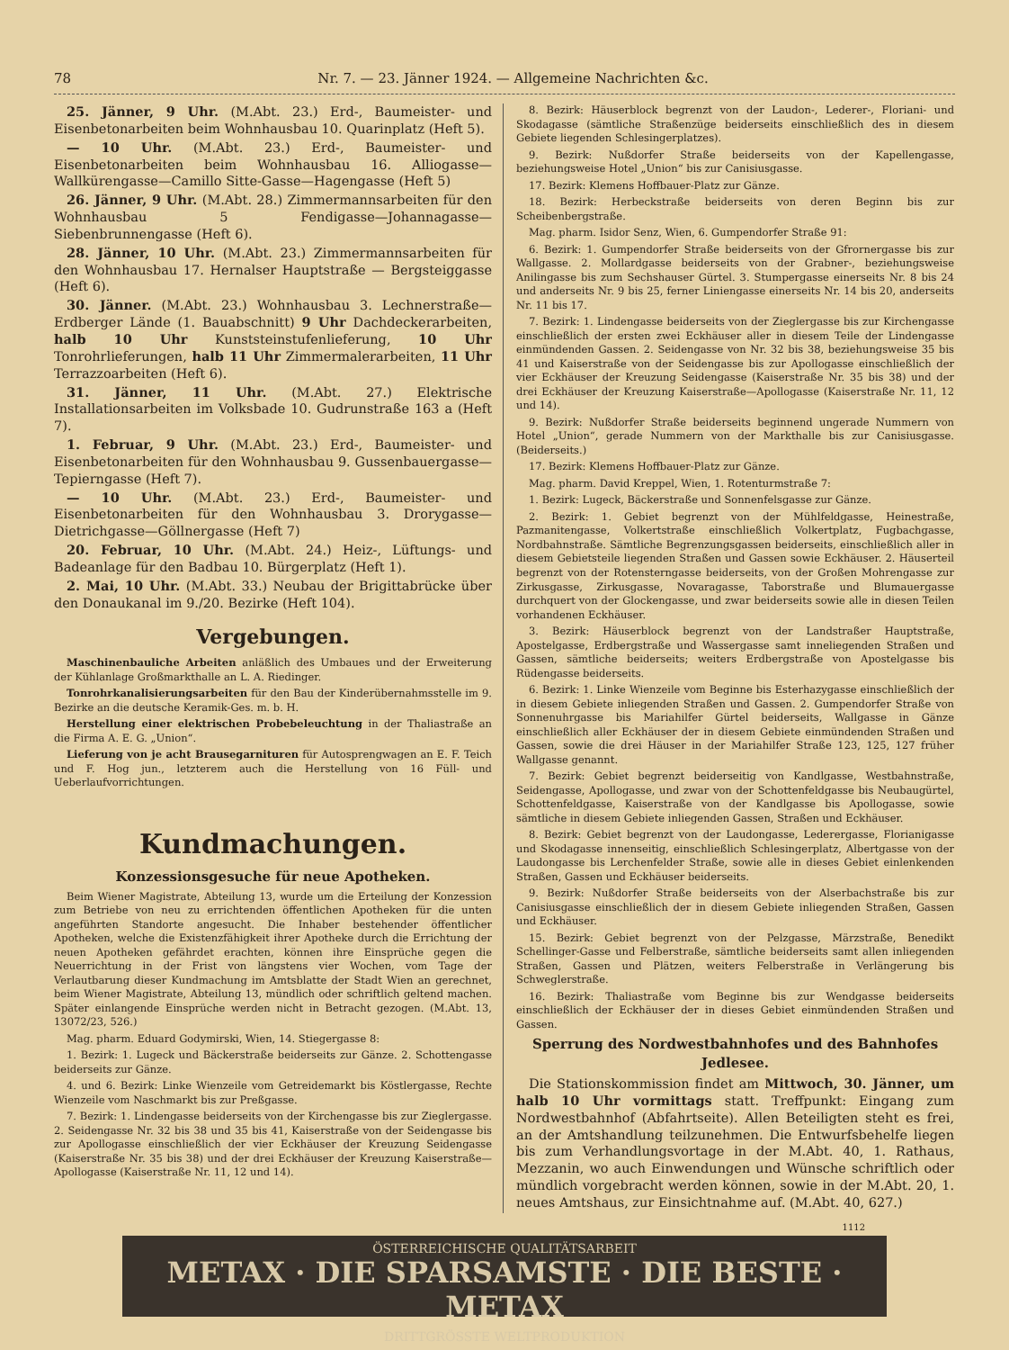78 Nr. 7. — 23. Jänner 1924. — Allgemeine Nachrichten &c.
25. Jänner, 9 Uhr. (M.Abt. 23.) Erd-, Baumeister- und Eisenbetonarbeiten beim Wohnhausbau 10. Quarinplatz (Heft 5).
— 10 Uhr. (M.Abt. 23.) Erd-, Baumeister- und Eisenbetonarbeiten beim Wohnhausbau 16. Alliogasse—Wallkürengasse—Camillo Sitte-Gasse—Hagengasse (Heft 5)
26. Jänner, 9 Uhr. (M.Abt. 28.) Zimmermannsarbeiten für den Wohnhausbau 5 Fendigasse—Johannagasse—Siebenbrunnengasse (Heft 6).
28. Jänner, 10 Uhr. (M.Abt. 23.) Zimmermannsarbeiten für den Wohnhausbau 17. Hernalser Hauptstraße — Bergsteiggasse (Heft 6).
30. Jänner. (M.Abt. 23.) Wohnhausbau 3. Lechnerstraße—Erdberger Lände (1. Bauabschnitt) 9 Uhr Dachdeckerarbeiten, halb 10 Uhr Kunststeinstufenlieferung, 10 Uhr Tonrohrlieferungen, halb 11 Uhr Zimmermalerarbeiten, 11 Uhr Terrazzoarbeiten (Heft 6).
31. Jänner, 11 Uhr. (M.Abt. 27.) Elektrische Installationsarbeiten im Volksbade 10. Gudrunstraße 163 a (Heft 7).
1. Februar, 9 Uhr. (M.Abt. 23.) Erd-, Baumeister- und Eisenbetonarbeiten für den Wohnhausbau 9. Gussenbauergasse—Tepierngasse (Heft 7).
— 10 Uhr. (M.Abt. 23.) Erd-, Baumeister- und Eisenbetonarbeiten für den Wohnhausbau 3. Drorygasse—Dietrichgasse—Göllnergasse (Heft 7)
20. Februar, 10 Uhr. (M.Abt. 24.) Heiz-, Lüftungs- und Badeanlage für den Badbau 10. Bürgerplatz (Heft 1).
2. Mai, 10 Uhr. (M.Abt. 33.) Neubau der Brigittabrücke über den Donaukanal im 9./20. Bezirke (Heft 104).
Vergebungen.
Maschinenbauliche Arbeiten anläßlich des Umbaues und der Erweiterung der Kühlanlage Großmarkthalle an L. A. Riedinger.
Tonrohrkanalisierungsarbeiten für den Bau der Kinderübernahmsstelle im 9. Bezirke an die deutsche Keramik-Ges. m. b. H.
Herstellung einer elektrischen Probebeleuchtung in der Thaliastraße an die Firma A. E. G. „Union“.
Lieferung von je acht Brausegarnituren für Autosprengwagen an E. F. Teich und F. Hog jun., letzterem auch die Herstellung von 16 Füll- und Ueberlaufvorrichtungen.
Kundmachungen.
Konzessionsgesuche für neue Apotheken.
Beim Wiener Magistrate, Abteilung 13, wurde um die Erteilung der Konzession zum Betriebe von neu zu errichtenden öffentlichen Apotheken für die unten angeführten Standorte angesucht. Die Inhaber bestehender öffentlicher Apotheken, welche die Existenzfähigkeit ihrer Apotheke durch die Errichtung der neuen Apotheken gefährdet erachten, können ihre Einsprüche gegen die Neuerrichtung in der Frist von längstens vier Wochen, vom Tage der Verlautbarung dieser Kundmachung im Amtsblatte der Stadt Wien an gerechnet, beim Wiener Magistrate, Abteilung 13, mündlich oder schriftlich geltend machen. Später einlangende Einsprüche werden nicht in Betracht gezogen. (M.Abt. 13, 13072/23, 526.)
Mag. pharm. Eduard Godymirski, Wien, 14. Stiegergasse 8:
1. Bezirk: 1. Lugeck und Bäckerstraße beiderseits zur Gänze. 2. Schottengasse beiderseits zur Gänze.
4. und 6. Bezirk: Linke Wienzeile vom Getreidemarkt bis Köstlergasse, Rechte Wienzeile vom Naschmarkt bis zur Preßgasse.
7. Bezirk: 1. Lindengasse beiderseits von der Kirchengasse bis zur Zieglergasse. 2. Seidengasse Nr. 32 bis 38 und 35 bis 41, Kaiserstraße von der Seidengasse bis zur Apollogasse einschließlich der vier Eckhäuser der Kreuzung Seidengasse (Kaiserstraße Nr. 35 bis 38) und der drei Eckhäuser der Kreuzung Kaiserstraße—Apollogasse (Kaiserstraße Nr. 11, 12 und 14).
8. Bezirk: Häuserblock begrenzt von der Laudon-, Lederer-, Floriani- und Skodagasse (sämtliche Straßenzüge beiderseits einschließlich des in diesem Gebiete liegenden Schlesingerplatzes).
9. Bezirk: Nußdorfer Straße beiderseits von der Kapellengasse, beziehungsweise Hotel „Union“ bis zur Canisiusgasse.
17. Bezirk: Klemens Hoffbauer-Platz zur Gänze.
18. Bezirk: Herbeckstraße beiderseits von deren Beginn bis zur Scheibenbergstraße.
Mag. pharm. Isidor Senz, Wien, 6. Gumpendorfer Straße 91:
6. Bezirk: 1. Gumpendorfer Straße beiderseits von der Gfrornergasse bis zur Wallgasse. 2. Mollardgasse beiderseits von der Grabner-, beziehungsweise Anilingasse bis zum Sechshauser Gürtel. 3. Stumpergasse einerseits Nr. 8 bis 24 und anderseits Nr. 9 bis 25, ferner Liniengasse einerseits Nr. 14 bis 20, anderseits Nr. 11 bis 17.
7. Bezirk: 1. Lindengasse beiderseits von der Zieglergasse bis zur Kirchengasse einschließlich der ersten zwei Eckhäuser aller in diesem Teile der Lindengasse einmündenden Gassen. 2. Seidengasse von Nr. 32 bis 38, beziehungsweise 35 bis 41 und Kaiserstraße von der Seidengasse bis zur Apollogasse einschließlich der vier Eckhäuser der Kreuzung Seidengasse (Kaiserstraße Nr. 35 bis 38) und der drei Eckhäuser der Kreuzung Kaiserstraße—Apollogasse (Kaiserstraße Nr. 11, 12 und 14).
9. Bezirk: Nußdorfer Straße beiderseits beginnend ungerade Nummern von Hotel „Union“, gerade Nummern von der Markthalle bis zur Canisiusgasse. (Beiderseits.)
17. Bezirk: Klemens Hoffbauer-Platz zur Gänze.
Mag. pharm. David Kreppel, Wien, 1. Rotenturmstraße 7:
1. Bezirk: Lugeck, Bäckerstraße und Sonnenfelsgasse zur Gänze.
2. Bezirk: 1. Gebiet begrenzt von der Mühlfeldgasse, Heinestraße, Pazmanitengasse, Volkertstraße einschließlich Volkertplatz, Fugbachgasse, Nordbahnstraße. Sämtliche Begrenzungsgassen beiderseits, einschließlich aller in diesem Gebietsteile liegenden Straßen und Gassen sowie Eckhäuser. 2. Häuserteil begrenzt von der Rotensterngasse beiderseits, von der Großen Mohrengasse zur Zirkusgasse, Zirkusgasse, Novaragasse, Taborstraße und Blumauergasse durchquert von der Glockengasse, und zwar beiderseits sowie alle in diesen Teilen vorhandenen Eckhäuser.
3. Bezirk: Häuserblock begrenzt von der Landstraßer Hauptstraße, Apostelgasse, Erdbergstraße und Wassergasse samt inneliegenden Straßen und Gassen, sämtliche beiderseits; weiters Erdbergstraße von Apostelgasse bis Rüdengasse beiderseits.
6. Bezirk: 1. Linke Wienzeile vom Beginne bis Esterhazygasse einschließlich der in diesem Gebiete inliegenden Straßen und Gassen. 2. Gumpendorfer Straße von Sonnenuhrgasse bis Mariahilfer Gürtel beiderseits, Wallgasse in Gänze einschließlich aller Eckhäuser der in diesem Gebiete einmündenden Straßen und Gassen, sowie die drei Häuser in der Mariahilfer Straße 123, 125, 127 früher Wallgasse genannt.
7. Bezirk: Gebiet begrenzt beiderseitig von Kandlgasse, Westbahnstraße, Seidengasse, Apollogasse, und zwar von der Schottenfeldgasse bis Neubaugürtel, Schottenfeldgasse, Kaiserstraße von der Kandlgasse bis Apollogasse, sowie sämtliche in diesem Gebiete inliegenden Gassen, Straßen und Eckhäuser.
8. Bezirk: Gebiet begrenzt von der Laudongasse, Lederergasse, Florianigasse und Skodagasse innenseitig, einschließlich Schlesingerplatz, Albertgasse von der Laudongasse bis Lerchenfelder Straße, sowie alle in dieses Gebiet einlenkenden Straßen, Gassen und Eckhäuser beiderseits.
9. Bezirk: Nußdorfer Straße beiderseits von der Alserbachstraße bis zur Canisiusgasse einschließlich der in diesem Gebiete inliegenden Straßen, Gassen und Eckhäuser.
15. Bezirk: Gebiet begrenzt von der Pelzgasse, Märzstraße, Benedikt Schellinger-Gasse und Felberstraße, sämtliche beiderseits samt allen inliegenden Straßen, Gassen und Plätzen, weiters Felberstraße in Verlängerung bis Schweglerstraße.
16. Bezirk: Thaliastraße vom Beginne bis zur Wendgasse beiderseits einschließlich der Eckhäuser der in dieses Gebiet einmündenden Straßen und Gassen.
Sperrung des Nordwestbahnhofes und des Bahnhofes Jedlesee.
Die Stationskommission findet am Mittwoch, 30. Jänner, um halb 10 Uhr vormittags statt. Treffpunkt: Eingang zum Nordwestbahnhof (Abfahrtseite). Allen Beteiligten steht es frei, an der Amtshandlung teilzunehmen. Die Entwurfsbehelfe liegen bis zum Verhandlungsvortage in der M.Abt. 40, 1. Rathaus, Mezzanin, wo auch Einwendungen und Wünsche schriftlich oder mündlich vorgebracht werden können, sowie in der M.Abt. 20, 1. neues Amtshaus, zur Einsichtnahme auf. (M.Abt. 40, 627.)
1112
ÖSTERREICHISCHE QUALITÄTSARBEIT
METAX · DIE SPARSAMSTE · DIE BESTE · METAX
DRITTGRÖSSTE WELTPRODUKTION